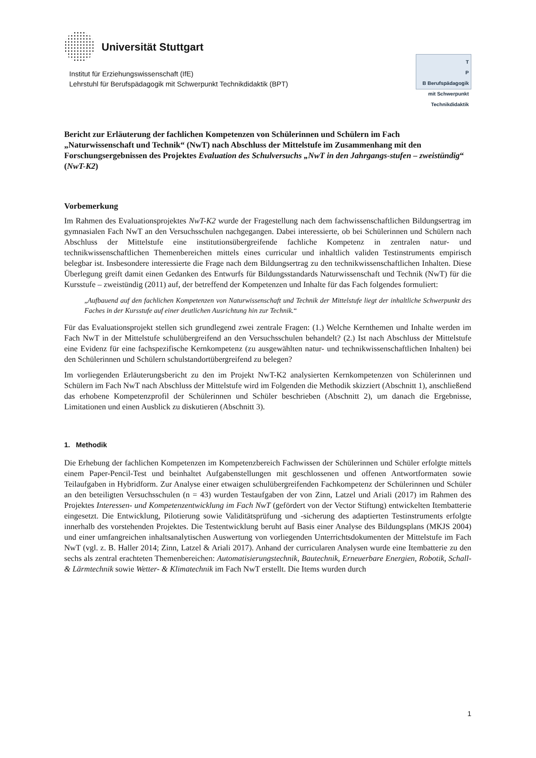Universität Stuttgart
Institut für Erziehungswissenschaft (IfE)
Lehrstuhl für Berufspädagogik mit Schwerpunkt Technikdidaktik (BPT)
T
P
B Berufspädagogik mit Schwerpunkt Technikdidaktik
Bericht zur Erläuterung der fachlichen Kompetenzen von Schülerinnen und Schülern im Fach „Naturwissenschaft und Technik“ (NwT) nach Abschluss der Mittelstufe im Zusammenhang mit den Forschungsergebnissen des Projektes Evaluation des Schulversuchs „NwT in den Jahrgangs-stufen – zweistündig“ (NwT-K2)
Vorbemerkung
Im Rahmen des Evaluationsprojektes NwT-K2 wurde der Fragestellung nach dem fachwissenschaftlichen Bildungsertrag im gymnasialen Fach NwT an den Versuchsschulen nachgegangen. Dabei interessierte, ob bei Schülerinnen und Schülern nach Abschluss der Mittelstufe eine institutionsübergreifende fachliche Kompetenz in zentralen natur- und technikwissenschaftlichen Themenbereichen mittels eines curricular und inhaltlich validen Testinstruments empirisch belegbar ist. Insbesondere interessierte die Frage nach dem Bildungsertrag zu den technikwissenschaftlichen Inhalten. Diese Überlegung greift damit einen Gedanken des Entwurfs für Bildungsstandards Naturwissenschaft und Technik (NwT) für die Kursstufe – zweistündig (2011) auf, der betreffend der Kompetenzen und Inhalte für das Fach folgendes formuliert:
„Aufbauend auf den fachlichen Kompetenzen von Naturwissenschaft und Technik der Mittelstufe liegt der inhaltliche Schwerpunkt des Faches in der Kursstufe auf einer deutlichen Ausrichtung hin zur Technik.“
Für das Evaluationsprojekt stellen sich grundlegend zwei zentrale Fragen: (1.) Welche Kernthemen und Inhalte werden im Fach NwT in der Mittelstufe schulübergreifend an den Versuchsschulen behandelt? (2.) Ist nach Abschluss der Mittelstufe eine Evidenz für eine fachspezifische Kernkompetenz (zu ausgewählten natur- und technikwissenschaftlichen Inhalten) bei den Schülerinnen und Schülern schulstandortübergreifend zu belegen?
Im vorliegenden Erläuterungsbericht zu den im Projekt NwT-K2 analysierten Kernkompetenzen von Schülerinnen und Schülern im Fach NwT nach Abschluss der Mittelstufe wird im Folgenden die Methodik skizziert (Abschnitt 1), anschließend das erhobene Kompetenzprofil der Schülerinnen und Schüler beschrieben (Abschnitt 2), um danach die Ergebnisse, Limitationen und einen Ausblick zu diskutieren (Abschnitt 3).
1. Methodik
Die Erhebung der fachlichen Kompetenzen im Kompetenzbereich Fachwissen der Schülerinnen und Schüler erfolgte mittels einem Paper-Pencil-Test und beinhaltet Aufgabenstellungen mit geschlossenen und offenen Antwortformaten sowie Teilaufgaben in Hybridform. Zur Analyse einer etwaigen schulübergreifenden Fachkompetenz der Schülerinnen und Schüler an den beteiligten Versuchsschulen (n = 43) wurden Testaufgaben der von Zinn, Latzel und Ariali (2017) im Rahmen des Projektes Interessen- und Kompetenzentwicklung im Fach NwT (gefördert von der Vector Stiftung) entwickelten Itembatterie eingesetzt. Die Entwicklung, Pilotierung sowie Validitätsprüfung und -sicherung des adaptierten Testinstruments erfolgte innerhalb des vorstehenden Projektes. Die Testentwicklung beruht auf Basis einer Analyse des Bildungsplans (MKJS 2004) und einer umfangreichen inhaltsanalytischen Auswertung von vorliegenden Unterrichtsdokumenten der Mittelstufe im Fach NwT (vgl. z. B. Haller 2014; Zinn, Latzel & Ariali 2017). Anhand der curricularen Analysen wurde eine Itembatterie zu den sechs als zentral erachteten Themenbereichen: Automatisierungstechnik, Bautechnik, Erneuerbare Energien, Robotik, Schall- & Lärmtechnik sowie Wetter- & Klimatechnik im Fach NwT erstellt. Die Items wurden durch
1